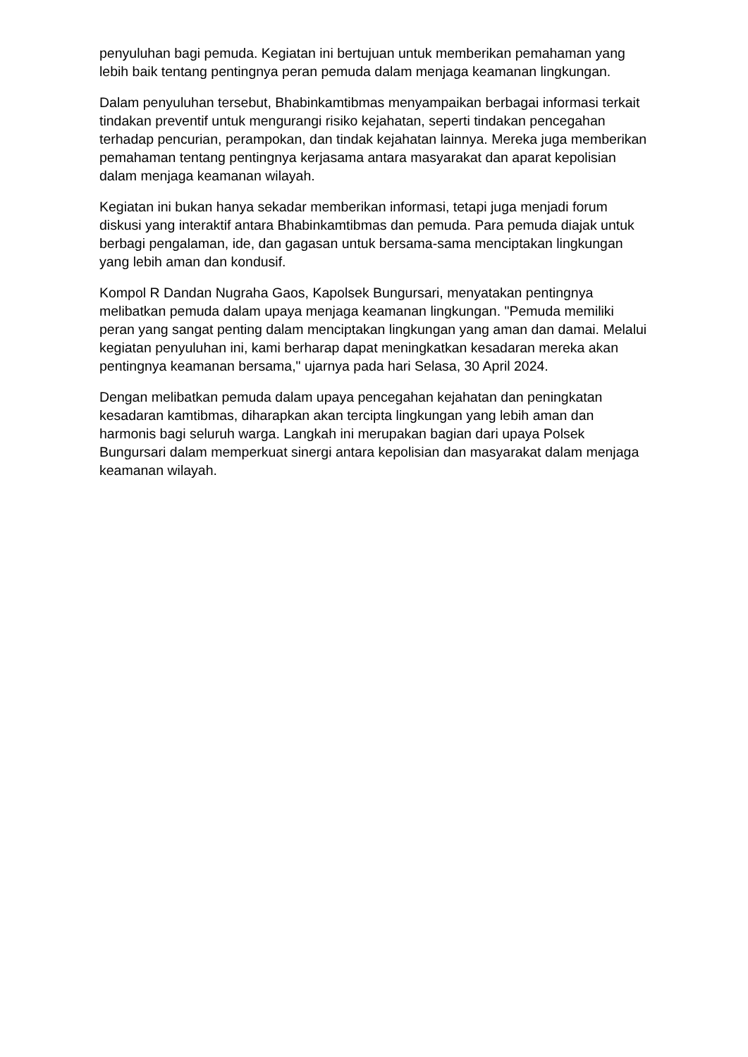penyuluhan bagi pemuda. Kegiatan ini bertujuan untuk memberikan pemahaman yang lebih baik tentang pentingnya peran pemuda dalam menjaga keamanan lingkungan.
Dalam penyuluhan tersebut, Bhabinkamtibmas menyampaikan berbagai informasi terkait tindakan preventif untuk mengurangi risiko kejahatan, seperti tindakan pencegahan terhadap pencurian, perampokan, dan tindak kejahatan lainnya. Mereka juga memberikan pemahaman tentang pentingnya kerjasama antara masyarakat dan aparat kepolisian dalam menjaga keamanan wilayah.
Kegiatan ini bukan hanya sekadar memberikan informasi, tetapi juga menjadi forum diskusi yang interaktif antara Bhabinkamtibmas dan pemuda. Para pemuda diajak untuk berbagi pengalaman, ide, dan gagasan untuk bersama-sama menciptakan lingkungan yang lebih aman dan kondusif.
Kompol R Dandan Nugraha Gaos, Kapolsek Bungursari, menyatakan pentingnya melibatkan pemuda dalam upaya menjaga keamanan lingkungan. "Pemuda memiliki peran yang sangat penting dalam menciptakan lingkungan yang aman dan damai. Melalui kegiatan penyuluhan ini, kami berharap dapat meningkatkan kesadaran mereka akan pentingnya keamanan bersama," ujarnya pada hari Selasa, 30 April 2024.
Dengan melibatkan pemuda dalam upaya pencegahan kejahatan dan peningkatan kesadaran kamtibmas, diharapkan akan tercipta lingkungan yang lebih aman dan harmonis bagi seluruh warga. Langkah ini merupakan bagian dari upaya Polsek Bungursari dalam memperkuat sinergi antara kepolisian dan masyarakat dalam menjaga keamanan wilayah.